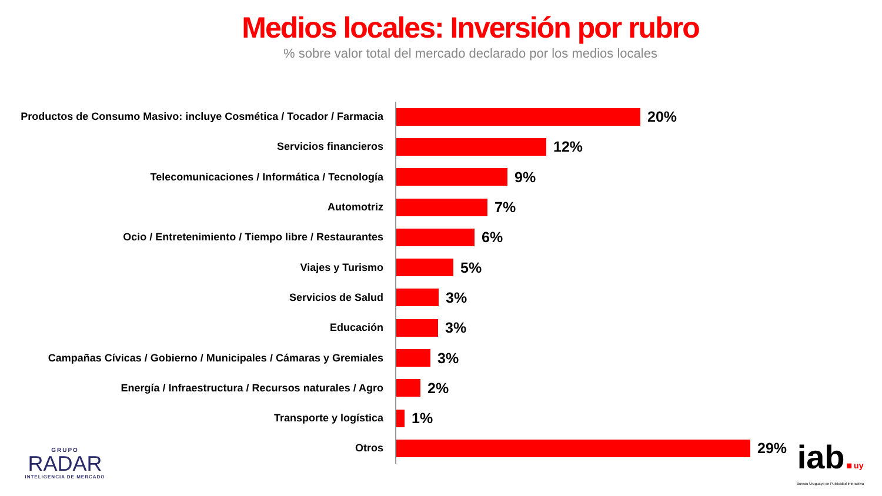Medios locales: Inversión por rubro
% sobre valor total del mercado declarado por los medios locales
Productos de Consumo Masivo: incluye Cosmética / Tocador / Farmacia
20%
Servicios financieros
12%
Telecomunicaciones / Informática / Tecnología
9%
Automotriz
7%
Ocio / Entretenimiento / Tiempo libre / Restaurantes
6%
Viajes y Turismo
5%
Servicios de Salud
3%
Educación
3%
Campañas Cívicas / Gobierno / Municipales / Cámaras y Gremiales
3%
Energía / Infraestructura / Recursos naturales / Agro
2%
Transporte y logística
1%
Otros
29%
GRUPO
RADAR
INTELIGENCIA DE MERCADO
iab. uy
Bureau Uruguayo de Publicidad Interactiva